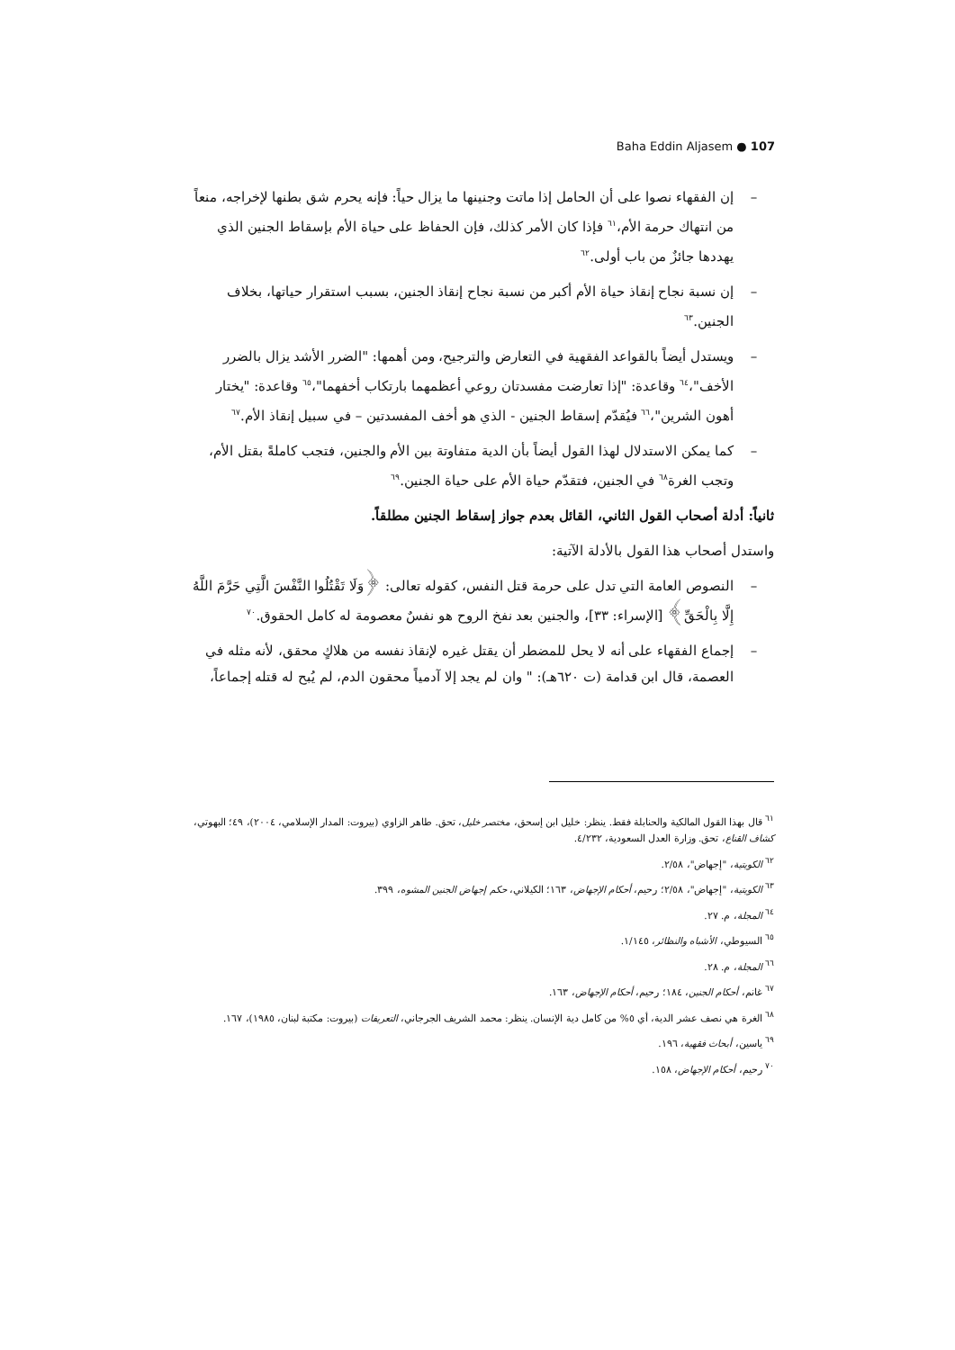Baha Eddin Aljasem ● 107
– إن الفقهاء نصوا على أن الحامل إذا ماتت وجنينها ما يزال حياً: فإنه يحرم شق بطنها لإخراجه، منعاً من انتهاك حرمة الأم،<sup>٦١</sup> فإذا كان الأمر كذلك، فإن الحفاظ على حياة الأم بإسقاط الجنين الذي يهددها جائزٌ من باب أولى.<sup>٦٢</sup>
– إن نسبة نجاح إنقاذ حياة الأم أكبر من نسبة نجاح إنقاذ الجنين، بسبب استقرار حياتها، بخلاف الجنين.<sup>٦٣</sup>
– ويستدل أيضاً بالقواعد الفقهية في التعارض والترجيح، ومن أهمها: "الضرر الأشد يزال بالضرر الأخف"،<sup>٦٤</sup> وقاعدة: "إذا تعارضت مفسدتان روعي أعظمهما بارتكاب أخفهما"،<sup>٦٥</sup> وقاعدة: "يختار أهون الشرين"،<sup>٦٦</sup> فيُقدّم إسقاط الجنين - الذي هو أخف المفسدتين – في سبيل إنقاذ الأم.<sup>٦٧</sup>
– كما يمكن الاستدلال لهذا القول أيضاً بأن الدية متفاوتة بين الأم والجنين، فتجب كاملةً بقتل الأم، وتجب الغرة<sup>٦٨</sup> في الجنين، فتقدّم حياة الأم على حياة الجنين.<sup>٦٩</sup>
ثانياً: أدلة أصحاب القول الثاني، القائل بعدم جواز إسقاط الجنين مطلقاً.
واستدل أصحاب هذا القول بالأدلة الآتية:
– النصوص العامة التي تدل على حرمة قتل النفس، كقوله تعالى: ﴿وَلَا تَقْتُلُوا النَّفْسَ الَّتِي حَرَّمَ اللَّهُ إِلَّا بِالْحَقِّ﴾ [الإسراء: ٣٣]، والجنين بعد نفخ الروح هو نفسٌ معصومة له كامل الحقوق.<sup>٧٠</sup>
– إجماع الفقهاء على أنه لا يحل للمضطر أن يقتل غيره لإنقاذ نفسه من هلاكٍ محقق، لأنه مثله في العصمة، قال ابن قدامة (ت ٦٢٠هـ): " وان لم يجد إلا آدمياً محقون الدم، لم يُبح له قتله إجماعاً،
<sup>٦١</sup> قال بهذا القول المالكية والحنابلة فقط. ينظر: خليل ابن إسحق، مختصر خليل، تحق. طاهر الزاوي (بيروت: المدار الإسلامي، ٢٠٠٤)، ٤٩؛ البهوتي، كشاف القناع، تحق. وزارة العدل السعودية، ٤/٢٣٢.
<sup>٦٢</sup> الكويتية، "إجهاض"، ٢/٥٨.
<sup>٦٣</sup> الكويتية، "إجهاض"، ٢/٥٨؛ رحيم، أحكام الإجهاض، ١٦٣؛ الكيلاني، حكم إجهاض الجنين المشوه، ٣٩٩.
<sup>٦٤</sup> المجلة، م. ٢٧.
<sup>٦٥</sup> السيوطي، الأشباه والنظائر، ١/١٤٥.
<sup>٦٦</sup> المجلة، م. ٢٨.
<sup>٦٧</sup> غانم، أحكام الجنين، ١٨٤؛ رحيم، أحكام الإجهاض، ١٦٣.
<sup>٦٨</sup> الغرة هي نصف عشر الدية، أي ٥% من كامل دية الإنسان. ينظر: محمد الشريف الجرجاني، التعريفات (بيروت: مكتبة لبنان، ١٩٨٥)، ١٦٧.
<sup>٦٩</sup> ياسين، أبحاث فقهية، ١٩٦.
<sup>٧٠</sup> رحيم، أحكام الإجهاض، ١٥٨.